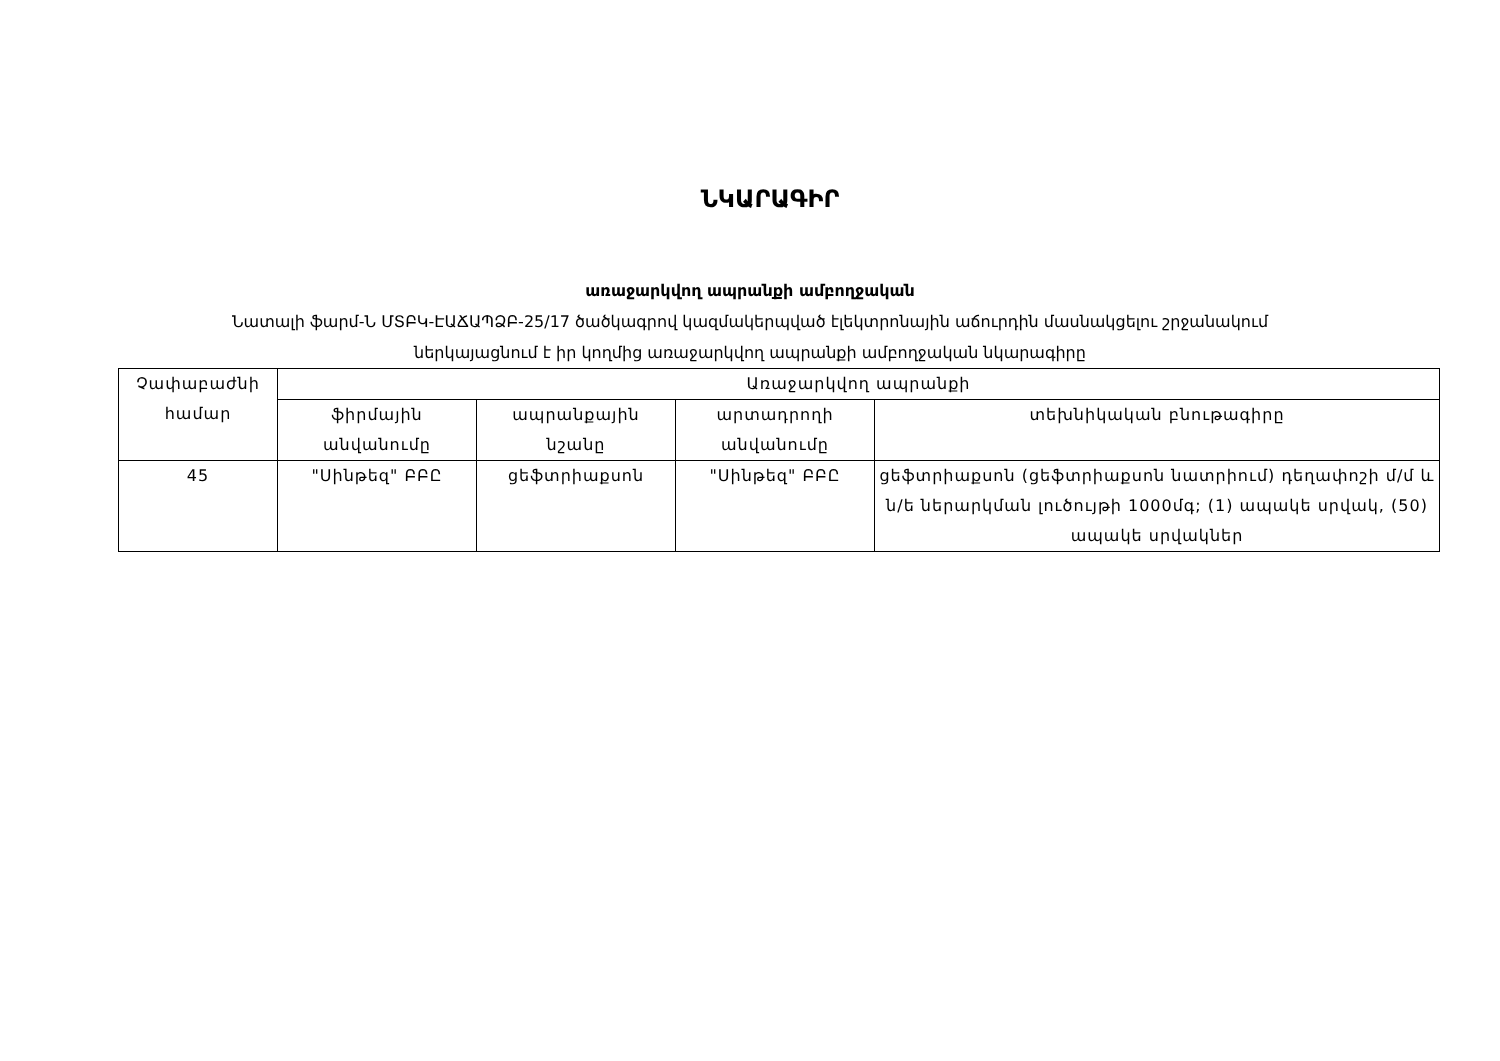ՆԿԱՐԱԳԻՐ
առաջարկվող ապրանքի ամբողջական
Նատալի ֆարմ-Ն ՄՏԲԿ-ԷԱՃԱՊՁԲ-25/17 ծածկագրով կազմակերպված էլեկտրոնային աճուրդին մասնակցելու շրջանակում
ներկայացնում է իր կողմից առաջարկվող ապրանքի ամբողջական նկարագիրը
| Չափաբաժնի համար | Առաջարկվող ապրանքի | | | |
| --- | --- | --- | --- | --- |
| | ֆիրմային անվանումը | ապրանքային նշանը | արտադրողի անվանումը | տեխնիկական բնութագիրը |
| 45 | "Սինթեզ" ԲԲԸ | ցեֆտրիաքսոն | "Սինթեզ" ԲԲԸ | ցեֆտրիաքսոն (ցեֆտրիաքսոն նատրիում) դեղափոշի մ/մ և ն/ե ներարկման լուծույթի 1000մգ; (1) ապակե սրվակ, (50) ապակե սրվակներ |